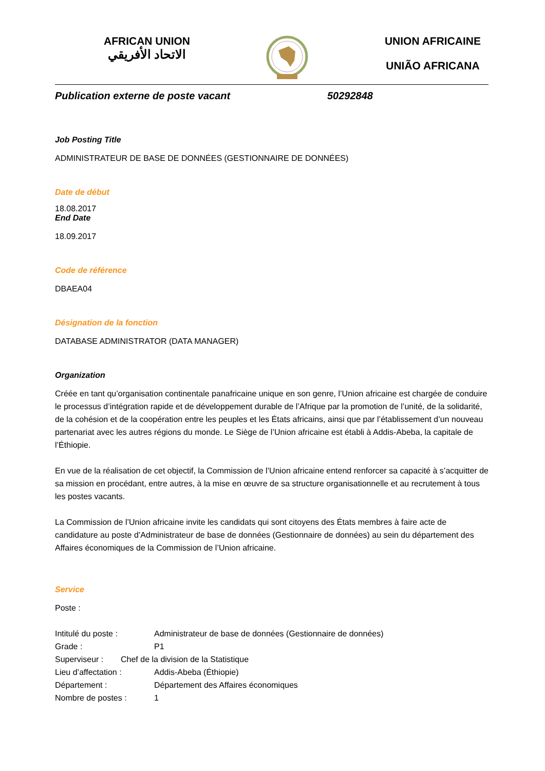AFRICAN UNION
الاتحاد الأفريقي
UNION AFRICAINE
UNIÃO AFRICANA
Publication externe de poste vacant 50292848
Job Posting Title
ADMINISTRATEUR DE BASE DE DONNÉES (GESTIONNAIRE DE DONNÉES)
Date de début
18.08.2017
End Date
18.09.2017
Code de référence
DBAEA04
Désignation de la fonction
DATABASE ADMINISTRATOR (DATA MANAGER)
Organization
Créée en tant qu’organisation continentale panafricaine unique en son genre, l’Union africaine est chargée de conduire le processus d’intégration rapide et de développement durable de l’Afrique par la promotion de l’unité, de la solidarité, de la cohésion et de la coopération entre les peuples et les États africains, ainsi que par l’établissement d’un nouveau partenariat avec les autres régions du monde. Le Siège de l’Union africaine est établi à Addis-Abeba, la capitale de l’Éthiopie.
En vue de la réalisation de cet objectif, la Commission de l’Union africaine entend renforcer sa capacité à s’acquitter de sa mission en procédant, entre autres, à la mise en œuvre de sa structure organisationnelle et au recrutement à tous les postes vacants.
La Commission de l’Union africaine invite les candidats qui sont citoyens des États membres à faire acte de candidature au poste d’Administrateur de base de données (Gestionnaire de données) au sein du département des Affaires économiques de la Commission de l’Union africaine.
Service
Poste :
Intitulé du poste : Administrateur de base de données (Gestionnaire de données)
Grade : P1
Superviseur : Chef de la division de la Statistique
Lieu d’affectation : Addis-Abeba (Éthiopie)
Département : Département des Affaires économiques
Nombre de postes : 1